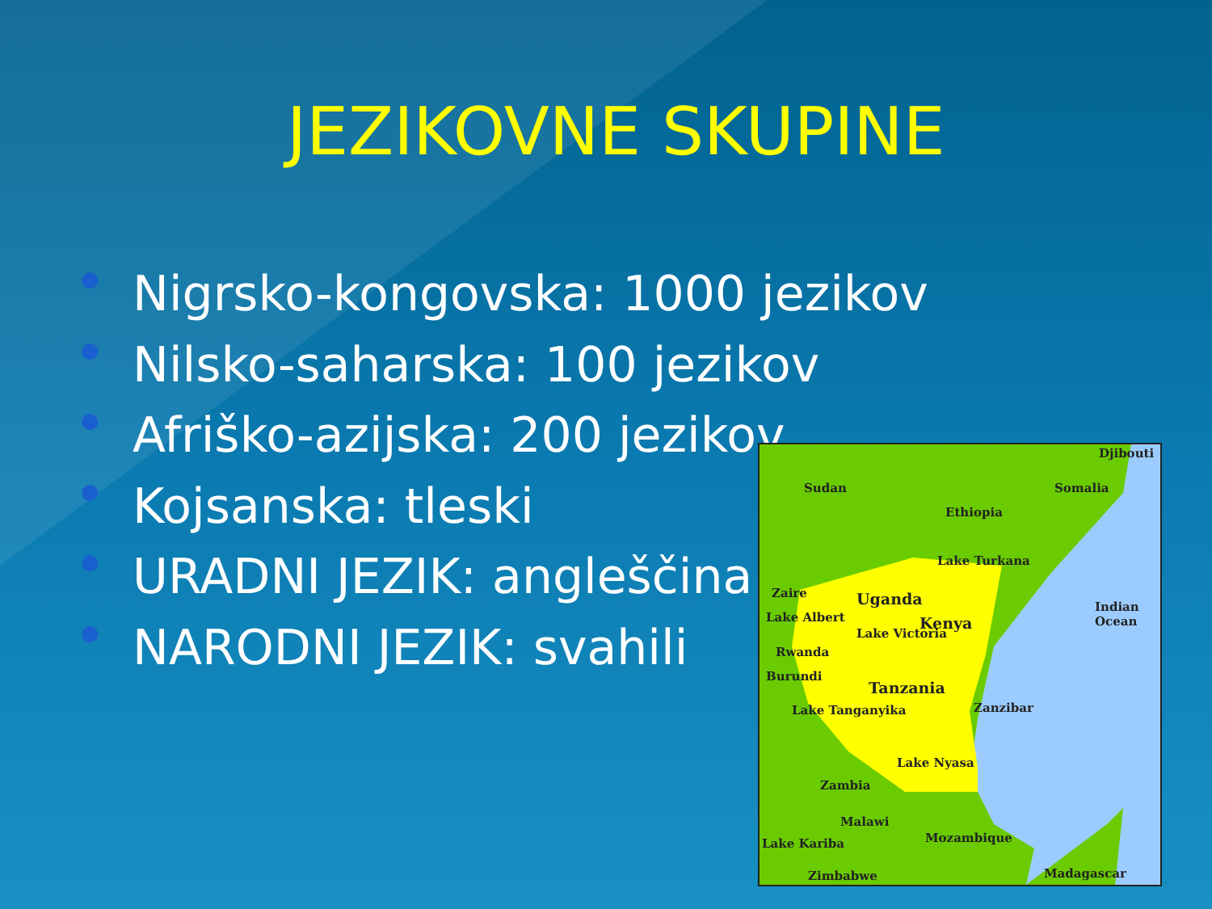JEZIKOVNE SKUPINE
● Nigrsko-kongovska: 1000 jezikov
● Nilsko-saharska: 100 jezikov
● Afriško-azijska: 200 jezikov
● Kojsanska: tleski
● URADNI JEZIK: angleščina
● NARODNI JEZIK: svahili
Djibouti
Sudan Somalia
Ethiopia
Lake Turkana
Zaire Uganda
Lake Albert Kenya
Indian Ocean
Lake Victoria
Rwanda
Burundi
Tanzania
Zanzibar
Lake Tanganyika
Lake Nyasa
Zambia
Malawi
Mozambique
Lake Kariba
Zimbabwe Madagascar